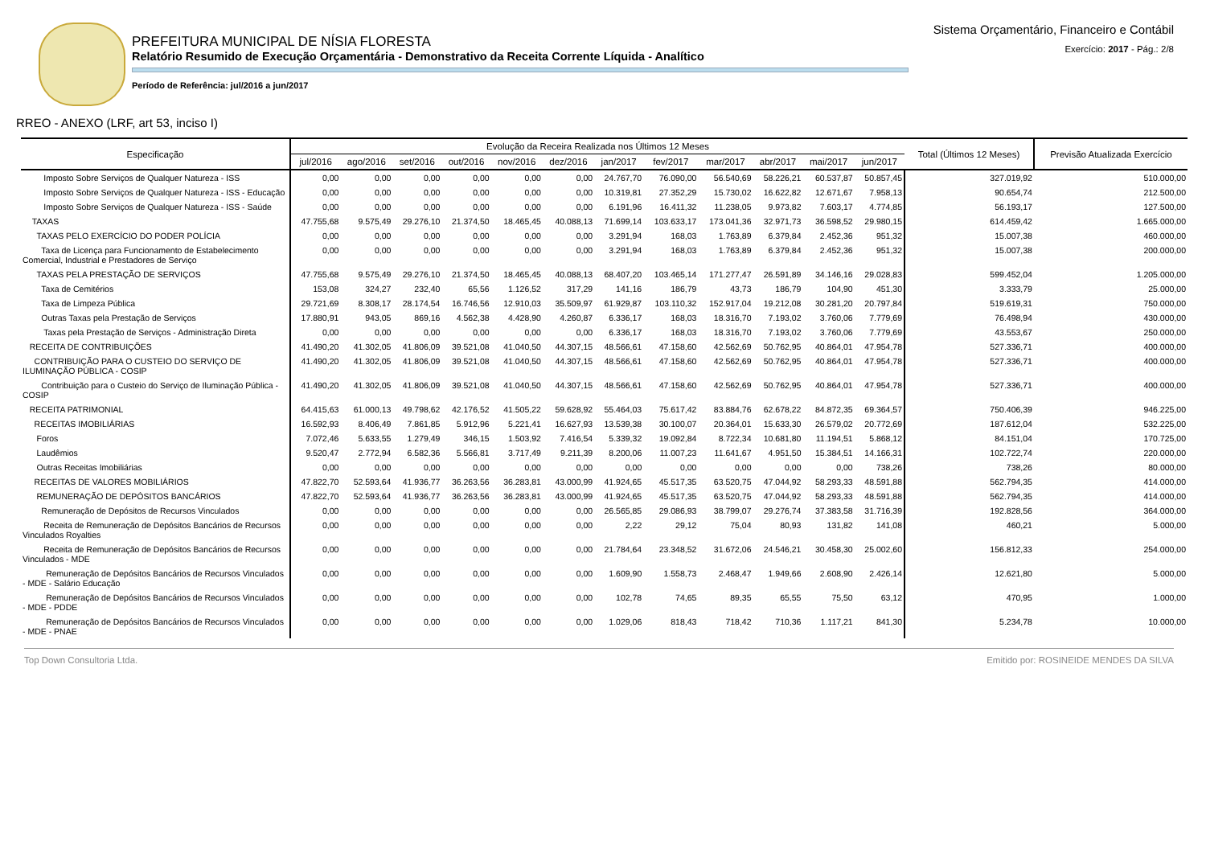PREFEITURA MUNICIPAL DE NÍSIA FLORESTA
Relatório Resumido de Execução Orçamentária - Demonstrativo da Receita Corrente Líquida - Analítico
Período de Referência: jul/2016 a jun/2017
Sistema Orçamentário, Financeiro e Contábil
Exercício: 2017 - Pág.: 2/8
RREO - ANEXO (LRF, art 53, inciso I)
| Especificação | Evolução da Receira Realizada nos Últimos 12 Meses | | | | | | | | | | | | Total (Últimos 12 Meses) | Previsão Atualizada Exercício |
| --- | --- | --- | --- | --- | --- | --- | --- | --- | --- | --- | --- | --- | --- | --- |
| | jul/2016 | ago/2016 | set/2016 | out/2016 | nov/2016 | dez/2016 | jan/2017 | fev/2017 | mar/2017 | abr/2017 | mai/2017 | jun/2017 | | |
| Imposto Sobre Serviços de Qualquer Natureza - ISS | 0,00 | 0,00 | 0,00 | 0,00 | 0,00 | 0,00 | 24.767,70 | 76.090,00 | 56.540,69 | 58.226,21 | 60.537,87 | 50.857,45 | 327.019,92 | 510.000,00 |
| Imposto Sobre Serviços de Qualquer Natureza - ISS - Educação | 0,00 | 0,00 | 0,00 | 0,00 | 0,00 | 0,00 | 10.319,81 | 27.352,29 | 15.730,02 | 16.622,82 | 12.671,67 | 7.958,13 | 90.654,74 | 212.500,00 |
| Imposto Sobre Serviços de Qualquer Natureza - ISS - Saúde | 0,00 | 0,00 | 0,00 | 0,00 | 0,00 | 0,00 | 6.191,96 | 16.411,32 | 11.238,05 | 9.973,82 | 7.603,17 | 4.774,85 | 56.193,17 | 127.500,00 |
| TAXAS | 47.755,68 | 9.575,49 | 29.276,10 | 21.374,50 | 18.465,45 | 40.088,13 | 71.699,14 | 103.633,17 | 173.041,36 | 32.971,73 | 36.598,52 | 29.980,15 | 614.459,42 | 1.665.000,00 |
| TAXAS PELO EXERCÍCIO DO PODER POLÍCIA | 0,00 | 0,00 | 0,00 | 0,00 | 0,00 | 0,00 | 3.291,94 | 168,03 | 1.763,89 | 6.379,84 | 2.452,36 | 951,32 | 15.007,38 | 460.000,00 |
| Taxa de Licença para Funcionamento de Estabelecimento Comercial, Industrial e Prestadores de Serviço | 0,00 | 0,00 | 0,00 | 0,00 | 0,00 | 0,00 | 3.291,94 | 168,03 | 1.763,89 | 6.379,84 | 2.452,36 | 951,32 | 15.007,38 | 200.000,00 |
| TAXAS PELA PRESTAÇÃO DE SERVIÇOS | 47.755,68 | 9.575,49 | 29.276,10 | 21.374,50 | 18.465,45 | 40.088,13 | 68.407,20 | 103.465,14 | 171.277,47 | 26.591,89 | 34.146,16 | 29.028,83 | 599.452,04 | 1.205.000,00 |
| Taxa de Cemitérios | 153,08 | 324,27 | 232,40 | 65,56 | 1.126,52 | 317,29 | 141,16 | 186,79 | 43,73 | 186,79 | 104,90 | 451,30 | 3.333,79 | 25.000,00 |
| Taxa de Limpeza Pública | 29.721,69 | 8.308,17 | 28.174,54 | 16.746,56 | 12.910,03 | 35.509,97 | 61.929,87 | 103.110,32 | 152.917,04 | 19.212,08 | 30.281,20 | 20.797,84 | 519.619,31 | 750.000,00 |
| Outras Taxas pela Prestação de Serviços | 17.880,91 | 943,05 | 869,16 | 4.562,38 | 4.428,90 | 4.260,87 | 6.336,17 | 168,03 | 18.316,70 | 7.193,02 | 3.760,06 | 7.779,69 | 76.498,94 | 430.000,00 |
| Taxas pela Prestação de Serviços - Administração Direta | 0,00 | 0,00 | 0,00 | 0,00 | 0,00 | 0,00 | 6.336,17 | 168,03 | 18.316,70 | 7.193,02 | 3.760,06 | 7.779,69 | 43.553,67 | 250.000,00 |
| RECEITA DE CONTRIBUIÇÕES | 41.490,20 | 41.302,05 | 41.806,09 | 39.521,08 | 41.040,50 | 44.307,15 | 48.566,61 | 47.158,60 | 42.562,69 | 50.762,95 | 40.864,01 | 47.954,78 | 527.336,71 | 400.000,00 |
| CONTRIBUIÇÃO PARA O CUSTEIO DO SERVIÇO DE ILUMINAÇÃO PÚBLICA - COSIP | 41.490,20 | 41.302,05 | 41.806,09 | 39.521,08 | 41.040,50 | 44.307,15 | 48.566,61 | 47.158,60 | 42.562,69 | 50.762,95 | 40.864,01 | 47.954,78 | 527.336,71 | 400.000,00 |
| Contribuição para o Custeio do Serviço de Iluminação Pública - COSIP | 41.490,20 | 41.302,05 | 41.806,09 | 39.521,08 | 41.040,50 | 44.307,15 | 48.566,61 | 47.158,60 | 42.562,69 | 50.762,95 | 40.864,01 | 47.954,78 | 527.336,71 | 400.000,00 |
| RECEITA PATRIMONIAL | 64.415,63 | 61.000,13 | 49.798,62 | 42.176,52 | 41.505,22 | 59.628,92 | 55.464,03 | 75.617,42 | 83.884,76 | 62.678,22 | 84.872,35 | 69.364,57 | 750.406,39 | 946.225,00 |
| RECEITAS IMOBILIÁRIAS | 16.592,93 | 8.406,49 | 7.861,85 | 5.912,96 | 5.221,41 | 16.627,93 | 13.539,38 | 30.100,07 | 20.364,01 | 15.633,30 | 26.579,02 | 20.772,69 | 187.612,04 | 532.225,00 |
| Foros | 7.072,46 | 5.633,55 | 1.279,49 | 346,15 | 1.503,92 | 7.416,54 | 5.339,32 | 19.092,84 | 8.722,34 | 10.681,80 | 11.194,51 | 5.868,12 | 84.151,04 | 170.725,00 |
| Laudêmios | 9.520,47 | 2.772,94 | 6.582,36 | 5.566,81 | 3.717,49 | 9.211,39 | 8.200,06 | 11.007,23 | 11.641,67 | 4.951,50 | 15.384,51 | 14.166,31 | 102.722,74 | 220.000,00 |
| Outras Receitas Imobiliárias | 0,00 | 0,00 | 0,00 | 0,00 | 0,00 | 0,00 | 0,00 | 0,00 | 0,00 | 0,00 | 0,00 | 738,26 | 738,26 | 80.000,00 |
| RECEITAS DE VALORES MOBILIÁRIOS | 47.822,70 | 52.593,64 | 41.936,77 | 36.263,56 | 36.283,81 | 43.000,99 | 41.924,65 | 45.517,35 | 63.520,75 | 47.044,92 | 58.293,33 | 48.591,88 | 562.794,35 | 414.000,00 |
| REMUNERAÇÃO DE DEPÓSITOS BANCÁRIOS | 47.822,70 | 52.593,64 | 41.936,77 | 36.263,56 | 36.283,81 | 43.000,99 | 41.924,65 | 45.517,35 | 63.520,75 | 47.044,92 | 58.293,33 | 48.591,88 | 562.794,35 | 414.000,00 |
| Remuneração de Depósitos de Recursos Vinculados | 0,00 | 0,00 | 0,00 | 0,00 | 0,00 | 0,00 | 26.565,85 | 29.086,93 | 38.799,07 | 29.276,74 | 37.383,58 | 31.716,39 | 192.828,56 | 364.000,00 |
| Receita de Remuneração de Depósitos Bancários de Recursos Vinculados Royalties | 0,00 | 0,00 | 0,00 | 0,00 | 0,00 | 0,00 | 2,22 | 29,12 | 75,04 | 80,93 | 131,82 | 141,08 | 460,21 | 5.000,00 |
| Receita de Remuneração de Depósitos Bancários de Recursos Vinculados - MDE | 0,00 | 0,00 | 0,00 | 0,00 | 0,00 | 0,00 | 21.784,64 | 23.348,52 | 31.672,06 | 24.546,21 | 30.458,30 | 25.002,60 | 156.812,33 | 254.000,00 |
| Remuneração de Depósitos Bancários de Recursos Vinculados - MDE - Salário Educação | 0,00 | 0,00 | 0,00 | 0,00 | 0,00 | 0,00 | 1.609,90 | 1.558,73 | 2.468,47 | 1.949,66 | 2.608,90 | 2.426,14 | 12.621,80 | 5.000,00 |
| Remuneração de Depósitos Bancários de Recursos Vinculados - MDE - PDDE | 0,00 | 0,00 | 0,00 | 0,00 | 0,00 | 0,00 | 102,78 | 74,65 | 89,35 | 65,55 | 75,50 | 63,12 | 470,95 | 1.000,00 |
| Remuneração de Depósitos Bancários de Recursos Vinculados - MDE - PNAE | 0,00 | 0,00 | 0,00 | 0,00 | 0,00 | 0,00 | 1.029,06 | 818,43 | 718,42 | 710,36 | 1.117,21 | 841,30 | 5.234,78 | 10.000,00 |
Top Down Consultoria Ltda. Emitido por: ROSINEIDE MENDES DA SILVA